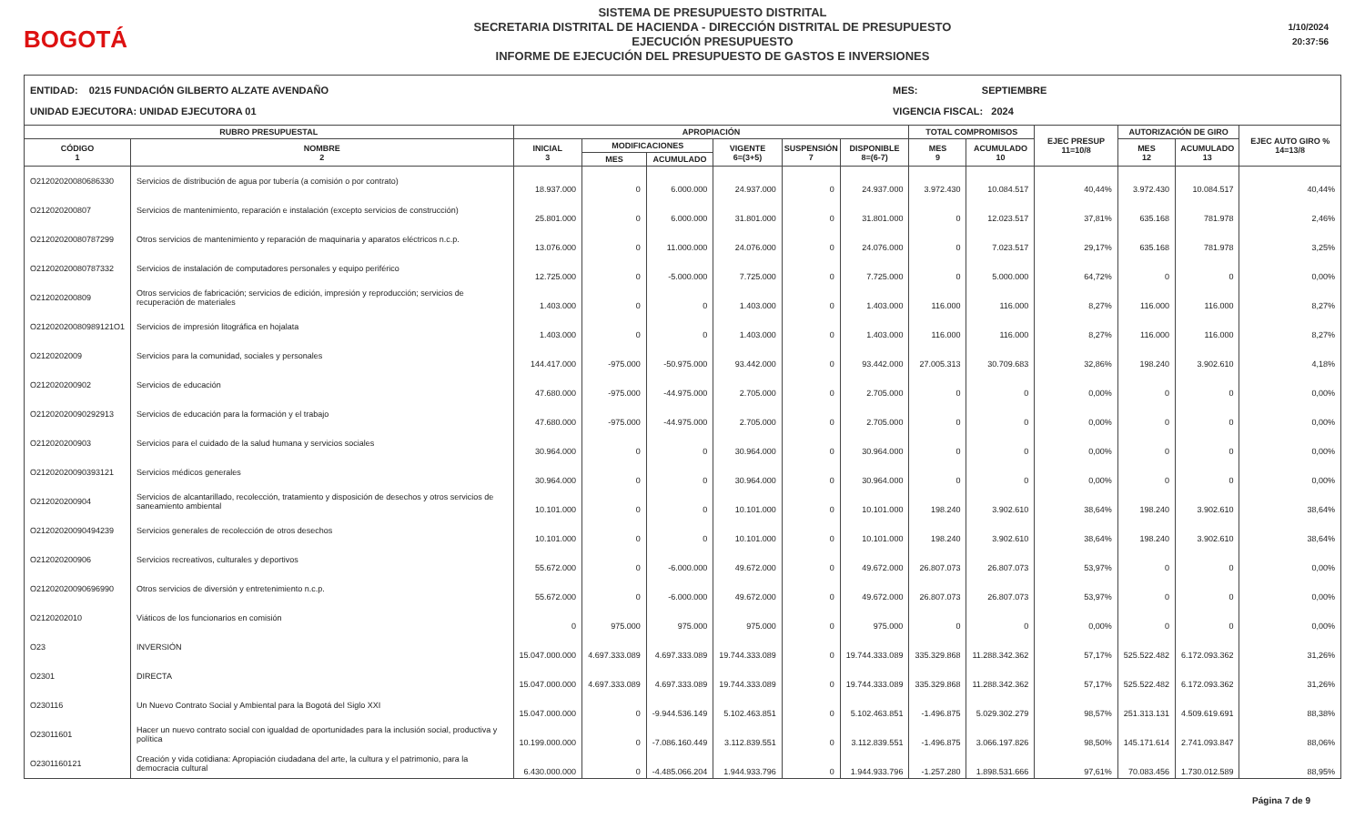BOGOTÁ
SISTEMA DE PRESUPUESTO DISTRITAL
SECRETARIA DISTRITAL DE HACIENDA - DIRECCIÓN DISTRITAL DE PRESUPUESTO
EJECUCIÓN PRESUPUESTO
INFORME DE EJECUCIÓN DEL PRESUPUESTO DE GASTOS E INVERSIONES
1/10/2024
20:37:56
ENTIDAD: 0215 FUNDACIÓN GILBERTO ALZATE AVENDAÑO MES: SEPTIEMBRE
UNIDAD EJECUTORA: UNIDAD EJECUTORA 01 VIGENCIA FISCAL: 2024
| RUBRO PRESUPUESTAL | | APROPIACIÓN | | | | | | TOTAL COMPROMISOS | | EJEC PRESUP 11=10/8 | AUTORIZACIÓN DE GIRO | | EJEC AUTO GIRO % 14=13/8 |
| --- | --- | --- | --- | --- | --- | --- | --- | --- | --- | --- | --- | --- | --- |
| CÓDIGO 1 | NOMBRE 2 | INICIAL 3 | MODIFICACIONES | | VIGENTE 6=(3+5) | SUSPENSIÓN 7 | DISPONIBLE 8=(6-7) | MES 9 | ACUMULADO 10 | | MES 12 | ACUMULADO 13 | |
| | | | MES | ACUMULADO | | | | | | | | | |
| O21202020080686330 | Servicios de distribución de agua por tubería (a comisión o por contrato) | 18.937.000 | 0 | 6.000.000 | 24.937.000 | 0 | 24.937.000 | 3.972.430 | 10.084.517 | 40,44% | 3.972.430 | 10.084.517 | 40,44% |
| O212020200807 | Servicios de mantenimiento, reparación e instalación (excepto servicios de construcción) | 25.801.000 | 0 | 6.000.000 | 31.801.000 | 0 | 31.801.000 | 0 | 12.023.517 | 37,81% | 635.168 | 781.978 | 2,46% |
| O21202020080787299 | Otros servicios de mantenimiento y reparación de maquinaria y aparatos eléctricos n.c.p. | 13.076.000 | 0 | 11.000.000 | 24.076.000 | 0 | 24.076.000 | 0 | 7.023.517 | 29,17% | 635.168 | 781.978 | 3,25% |
| O21202020080787332 | Servicios de instalación de computadores personales y equipo periférico | 12.725.000 | 0 | -5.000.000 | 7.725.000 | 0 | 7.725.000 | 0 | 5.000.000 | 64,72% | 0 | 0 | 0,00% |
| O212020200809 | Otros servicios de fabricación; servicios de edición, impresión y reproducción; servicios de recuperación de materiales | 1.403.000 | 0 | 0 | 1.403.000 | 0 | 1.403.000 | 116.000 | 116.000 | 8,27% | 116.000 | 116.000 | 8,27% |
| O21202020080989121O1 | Servicios de impresión litográfica en hojalata | 1.403.000 | 0 | 0 | 1.403.000 | 0 | 1.403.000 | 116.000 | 116.000 | 8,27% | 116.000 | 116.000 | 8,27% |
| O2120202009 | Servicios para la comunidad, sociales y personales | 144.417.000 | -975.000 | -50.975.000 | 93.442.000 | 0 | 93.442.000 | 27.005.313 | 30.709.683 | 32,86% | 198.240 | 3.902.610 | 4,18% |
| O212020200902 | Servicios de educación | 47.680.000 | -975.000 | -44.975.000 | 2.705.000 | 0 | 2.705.000 | 0 | 0 | 0,00% | 0 | 0 | 0,00% |
| O21202020090292913 | Servicios de educación para la formación y el trabajo | 47.680.000 | -975.000 | -44.975.000 | 2.705.000 | 0 | 2.705.000 | 0 | 0 | 0,00% | 0 | 0 | 0,00% |
| O212020200903 | Servicios para el cuidado de la salud humana y servicios sociales | 30.964.000 | 0 | 0 | 30.964.000 | 0 | 30.964.000 | 0 | 0 | 0,00% | 0 | 0 | 0,00% |
| O21202020090393121 | Servicios médicos generales | 30.964.000 | 0 | 0 | 30.964.000 | 0 | 30.964.000 | 0 | 0 | 0,00% | 0 | 0 | 0,00% |
| O212020200904 | Servicios de alcantarillado, recolección, tratamiento y disposición de desechos y otros servicios de saneamiento ambiental | 10.101.000 | 0 | 0 | 10.101.000 | 0 | 10.101.000 | 198.240 | 3.902.610 | 38,64% | 198.240 | 3.902.610 | 38,64% |
| O21202020090494239 | Servicios generales de recolección de otros desechos | 10.101.000 | 0 | 0 | 10.101.000 | 0 | 10.101.000 | 198.240 | 3.902.610 | 38,64% | 198.240 | 3.902.610 | 38,64% |
| O212020200906 | Servicios recreativos, culturales y deportivos | 55.672.000 | 0 | -6.000.000 | 49.672.000 | 0 | 49.672.000 | 26.807.073 | 26.807.073 | 53,97% | 0 | 0 | 0,00% |
| O21202020090696990 | Otros servicios de diversión y entretenimiento n.c.p. | 55.672.000 | 0 | -6.000.000 | 49.672.000 | 0 | 49.672.000 | 26.807.073 | 26.807.073 | 53,97% | 0 | 0 | 0,00% |
| O2120202010 | Viáticos de los funcionarios en comisión | 0 | 975.000 | 975.000 | 975.000 | 0 | 975.000 | 0 | 0 | 0,00% | 0 | 0 | 0,00% |
| O23 | INVERSIÓN | 15.047.000.000 | 4.697.333.089 | 4.697.333.089 | 19.744.333.089 | 0 | 19.744.333.089 | 335.329.868 | 11.288.342.362 | 57,17% | 525.522.482 | 6.172.093.362 | 31,26% |
| O2301 | DIRECTA | 15.047.000.000 | 4.697.333.089 | 4.697.333.089 | 19.744.333.089 | 0 | 19.744.333.089 | 335.329.868 | 11.288.342.362 | 57,17% | 525.522.482 | 6.172.093.362 | 31,26% |
| O230116 | Un Nuevo Contrato Social y Ambiental para la Bogotá del Siglo XXI | 15.047.000.000 | 0 | -9.944.536.149 | 5.102.463.851 | 0 | 5.102.463.851 | -1.496.875 | 5.029.302.279 | 98,57% | 251.313.131 | 4.509.619.691 | 88,38% |
| O23011601 | Hacer un nuevo contrato social con igualdad de oportunidades para la inclusión social, productiva y política | 10.199.000.000 | 0 | -7.086.160.449 | 3.112.839.551 | 0 | 3.112.839.551 | -1.496.875 | 3.066.197.826 | 98,50% | 145.171.614 | 2.741.093.847 | 88,06% |
| O2301160121 | Creación y vida cotidiana: Apropiación ciudadana del arte, la cultura y el patrimonio, para la democracia cultural | 6.430.000.000 | 0 | -4.485.066.204 | 1.944.933.796 | 0 | 1.944.933.796 | -1.257.280 | 1.898.531.666 | 97,61% | 70.083.456 | 1.730.012.589 | 88,95% |
Página 7 de 9